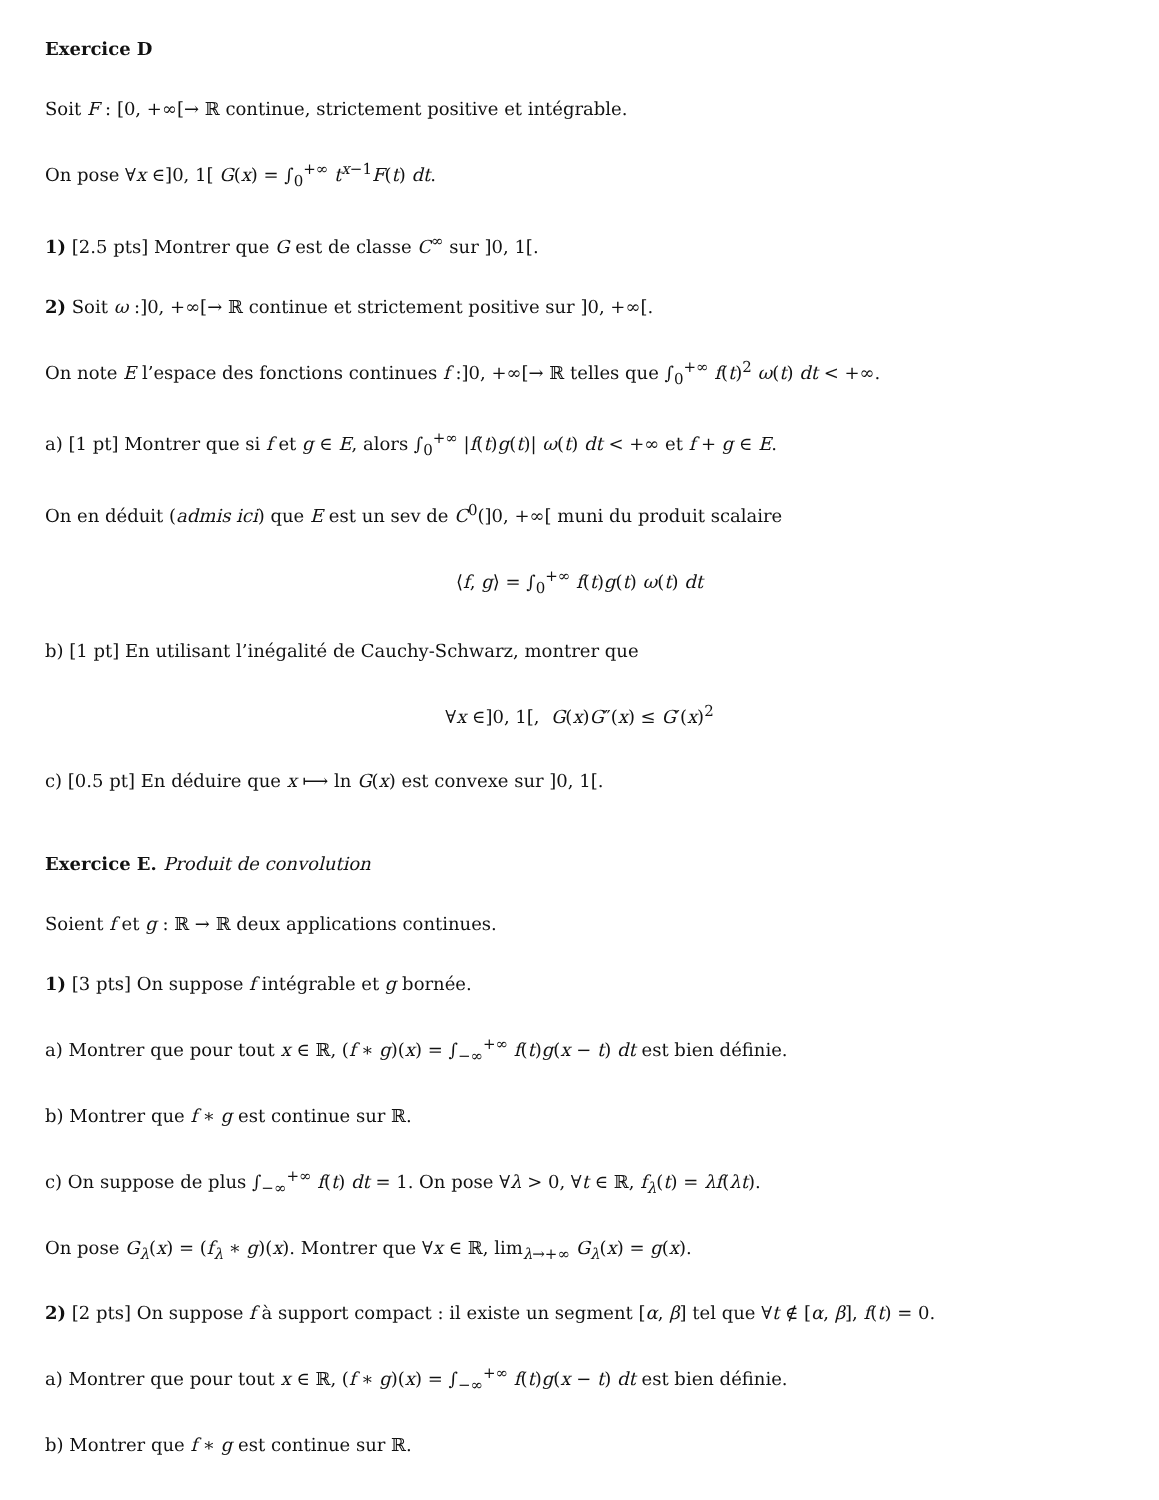Exercice D
Soit F : [0, +∞[→ ℝ continue, strictement positive et intégrable.
On pose ∀x ∈]0, 1[ G(x) = ∫<sub>0</sub><sup>+∞</sup> t<sup>x−1</sup>F(t) dt.
1) [2.5 pts] Montrer que G est de classe C<sup>∞</sup> sur ]0, 1[.
2) Soit ω :]0, +∞[→ ℝ continue et strictement positive sur ]0, +∞[.
On note E l’espace des fonctions continues f :]0, +∞[→ ℝ telles que ∫<sub>0</sub><sup>+∞</sup> f(t)<sup>2</sup> ω(t) dt < +∞.
a) [1 pt] Montrer que si f et g ∈ E, alors ∫<sub>0</sub><sup>+∞</sup> |f(t)g(t)| ω(t) dt < +∞ et f + g ∈ E.
On en déduit (admis ici) que E est un sev de C<sup>0</sup>(]0, +∞[ muni du produit scalaire
⟨f, g⟩ = ∫<sub>0</sub><sup>+∞</sup> f(t)g(t) ω(t) dt
b) [1 pt] En utilisant l’inégalité de Cauchy-Schwarz, montrer que
∀x ∈]0, 1[, G(x)G″(x) ≤ G′(x)<sup>2</sup>
c) [0.5 pt] En déduire que x ⟼ ln G(x) est convexe sur ]0, 1[.
Exercice E. Produit de convolution
Soient f et g : ℝ → ℝ deux applications continues.
1) [3 pts] On suppose f intégrable et g bornée.
a) Montrer que pour tout x ∈ ℝ, (f ∗ g)(x) = ∫<sub>−∞</sub><sup>+∞</sup> f(t)g(x − t) dt est bien définie.
b) Montrer que f ∗ g est continue sur ℝ.
c) On suppose de plus ∫<sub>−∞</sub><sup>+∞</sup> f(t) dt = 1. On pose ∀λ > 0, ∀t ∈ ℝ, f<sub>λ</sub>(t) = λf(λt).
On pose G<sub>λ</sub>(x) = (f<sub>λ</sub> ∗ g)(x). Montrer que ∀x ∈ ℝ, lim<sub>λ→+∞</sub> G<sub>λ</sub>(x) = g(x).
2) [2 pts] On suppose f à support compact : il existe un segment [α, β] tel que ∀t ∉ [α, β], f(t) = 0.
a) Montrer que pour tout x ∈ ℝ, (f ∗ g)(x) = ∫<sub>−∞</sub><sup>+∞</sup> f(t)g(x − t) dt est bien définie.
b) Montrer que f ∗ g est continue sur ℝ.